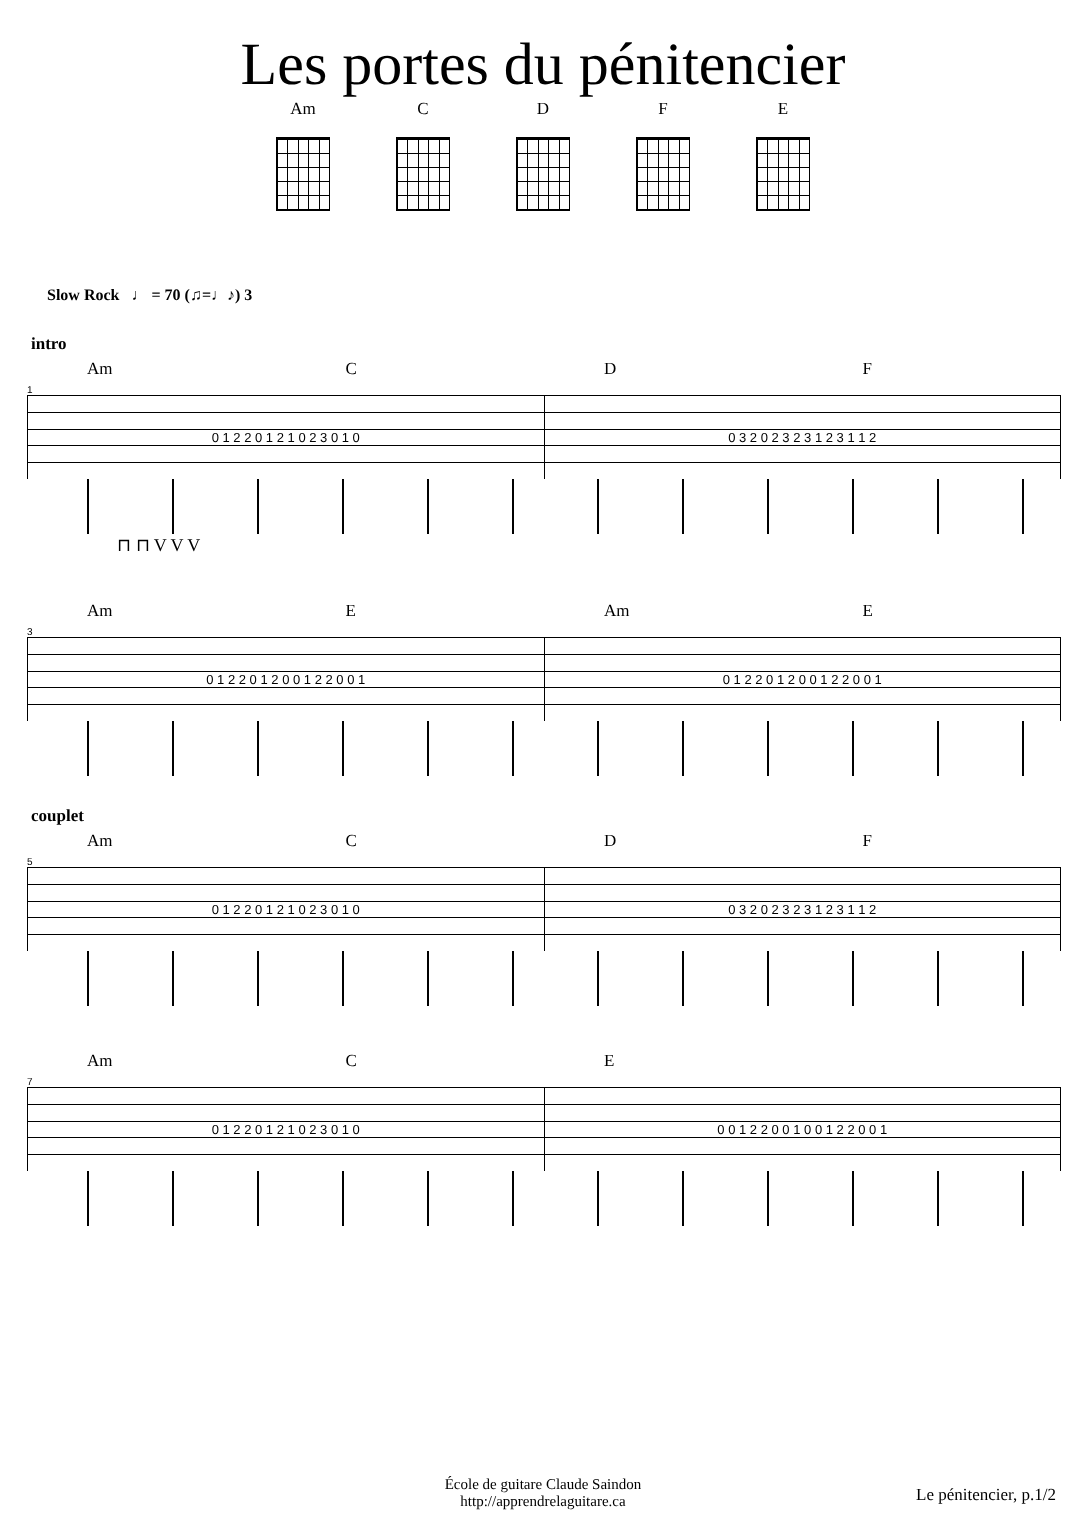Les portes du pénitencier
Am C D F E
Slow Rock ♩ = 70 (♫=♩♪) 3
intro
Am C D F
1
0 1 2 2 0 1 2 1 0 2 3 0 1 0 0 3 2 0 2 3 2 3 1 2 3 1 1 2
⊓ ⊓ V V V
Am E Am E
3
0 1 2 2 0 1 2 0 0 1 2 2 0 0 1 0 1 2 2 0 1 2 0 0 1 2 2 0 0 1
couplet
Am C D F
5
0 1 2 2 0 1 2 1 0 2 3 0 1 0 0 3 2 0 2 3 2 3 1 2 3 1 1 2
Am C E
7
0 1 2 2 0 1 2 1 0 2 3 0 1 0 0 0 1 2 2 0 0 1 0 0 1 2 2 0 0 1
École de guitare Claude Saindon
http://apprendrelaguitare.ca
Le pénitencier, p.1/2